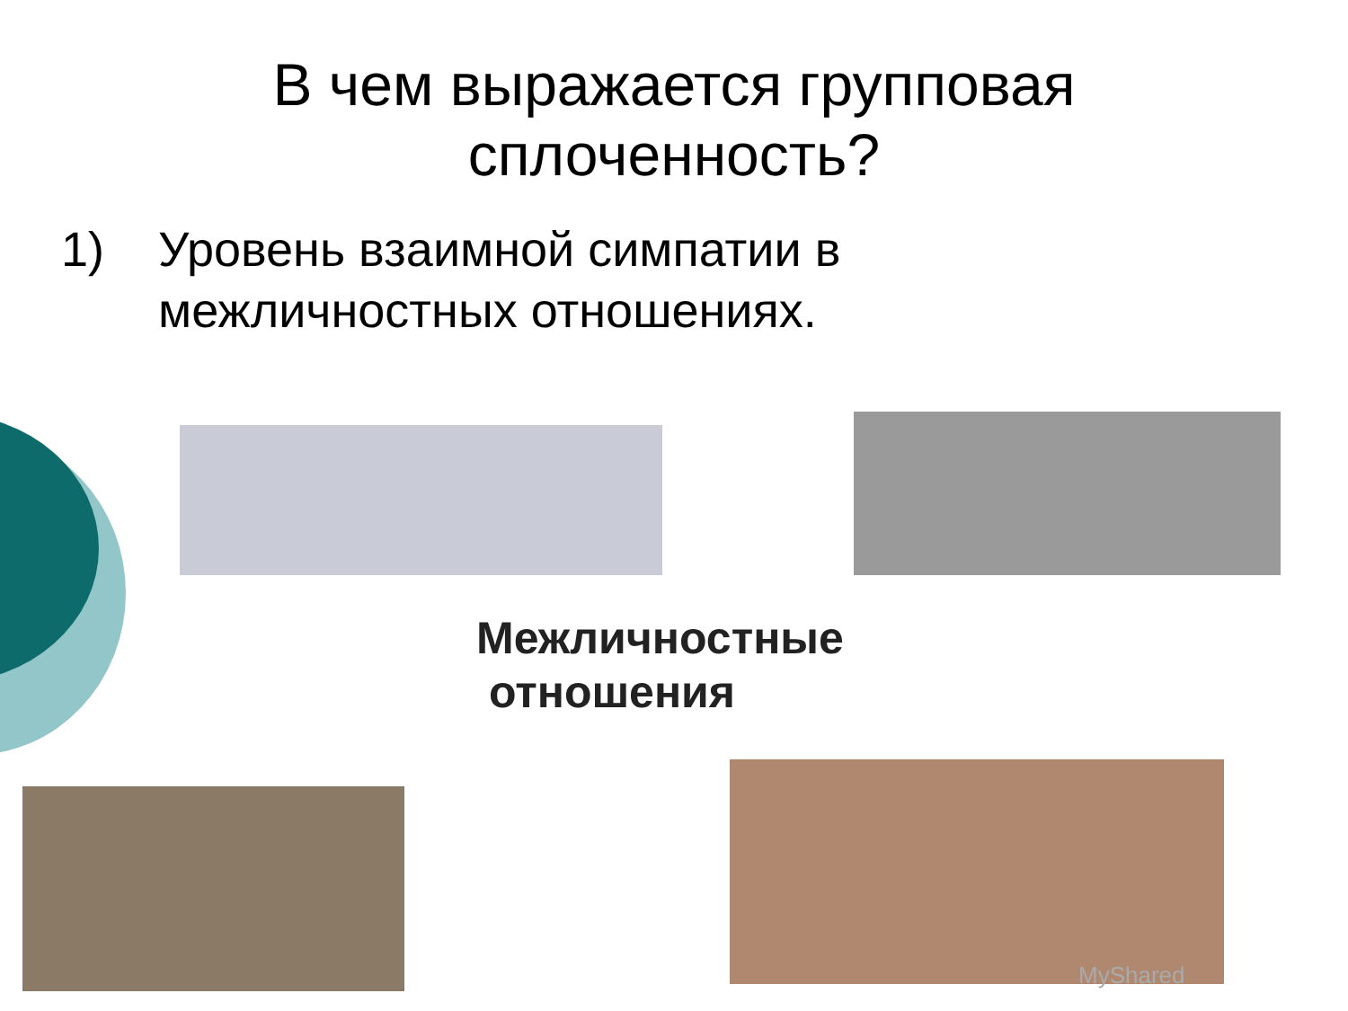В чем выражается групповая
сплоченность?
1) Уровень взаимной симпатии в
межличностных отношениях.
Межличностные
отношения
MyShared